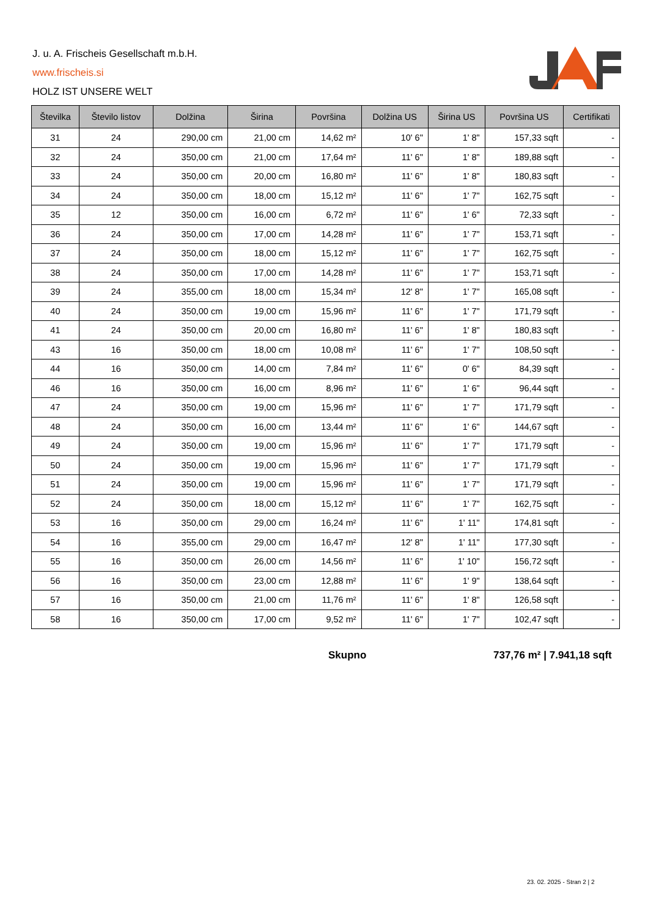J. u. A. Frischeis Gesellschaft m.b.H.
www.frischeis.si
HOLZ IST UNSERE WELT
| Številka | Število listov | Dolžina | Širina | Površina | Dolžina US | Širina US | Površina US | Certifikati |
| --- | --- | --- | --- | --- | --- | --- | --- | --- |
| 31 | 24 | 290,00 cm | 21,00 cm | 14,62 m² | 10' 6" | 1' 8" | 157,33 sqft | - |
| 32 | 24 | 350,00 cm | 21,00 cm | 17,64 m² | 11' 6" | 1' 8" | 189,88 sqft | - |
| 33 | 24 | 350,00 cm | 20,00 cm | 16,80 m² | 11' 6" | 1' 8" | 180,83 sqft | - |
| 34 | 24 | 350,00 cm | 18,00 cm | 15,12 m² | 11' 6" | 1' 7" | 162,75 sqft | - |
| 35 | 12 | 350,00 cm | 16,00 cm | 6,72 m² | 11' 6" | 1' 6" | 72,33 sqft | - |
| 36 | 24 | 350,00 cm | 17,00 cm | 14,28 m² | 11' 6" | 1' 7" | 153,71 sqft | - |
| 37 | 24 | 350,00 cm | 18,00 cm | 15,12 m² | 11' 6" | 1' 7" | 162,75 sqft | - |
| 38 | 24 | 350,00 cm | 17,00 cm | 14,28 m² | 11' 6" | 1' 7" | 153,71 sqft | - |
| 39 | 24 | 355,00 cm | 18,00 cm | 15,34 m² | 12' 8" | 1' 7" | 165,08 sqft | - |
| 40 | 24 | 350,00 cm | 19,00 cm | 15,96 m² | 11' 6" | 1' 7" | 171,79 sqft | - |
| 41 | 24 | 350,00 cm | 20,00 cm | 16,80 m² | 11' 6" | 1' 8" | 180,83 sqft | - |
| 43 | 16 | 350,00 cm | 18,00 cm | 10,08 m² | 11' 6" | 1' 7" | 108,50 sqft | - |
| 44 | 16 | 350,00 cm | 14,00 cm | 7,84 m² | 11' 6" | 0' 6" | 84,39 sqft | - |
| 46 | 16 | 350,00 cm | 16,00 cm | 8,96 m² | 11' 6" | 1' 6" | 96,44 sqft | - |
| 47 | 24 | 350,00 cm | 19,00 cm | 15,96 m² | 11' 6" | 1' 7" | 171,79 sqft | - |
| 48 | 24 | 350,00 cm | 16,00 cm | 13,44 m² | 11' 6" | 1' 6" | 144,67 sqft | - |
| 49 | 24 | 350,00 cm | 19,00 cm | 15,96 m² | 11' 6" | 1' 7" | 171,79 sqft | - |
| 50 | 24 | 350,00 cm | 19,00 cm | 15,96 m² | 11' 6" | 1' 7" | 171,79 sqft | - |
| 51 | 24 | 350,00 cm | 19,00 cm | 15,96 m² | 11' 6" | 1' 7" | 171,79 sqft | - |
| 52 | 24 | 350,00 cm | 18,00 cm | 15,12 m² | 11' 6" | 1' 7" | 162,75 sqft | - |
| 53 | 16 | 350,00 cm | 29,00 cm | 16,24 m² | 11' 6" | 1' 11" | 174,81 sqft | - |
| 54 | 16 | 355,00 cm | 29,00 cm | 16,47 m² | 12' 8" | 1' 11" | 177,30 sqft | - |
| 55 | 16 | 350,00 cm | 26,00 cm | 14,56 m² | 11' 6" | 1' 10" | 156,72 sqft | - |
| 56 | 16 | 350,00 cm | 23,00 cm | 12,88 m² | 11' 6" | 1' 9" | 138,64 sqft | - |
| 57 | 16 | 350,00 cm | 21,00 cm | 11,76 m² | 11' 6" | 1' 8" | 126,58 sqft | - |
| 58 | 16 | 350,00 cm | 17,00 cm | 9,52 m² | 11' 6" | 1' 7" | 102,47 sqft | - |
Skupno 737,76 m² | 7.941,18 sqft
23. 02. 2025 - Stran 2 | 2